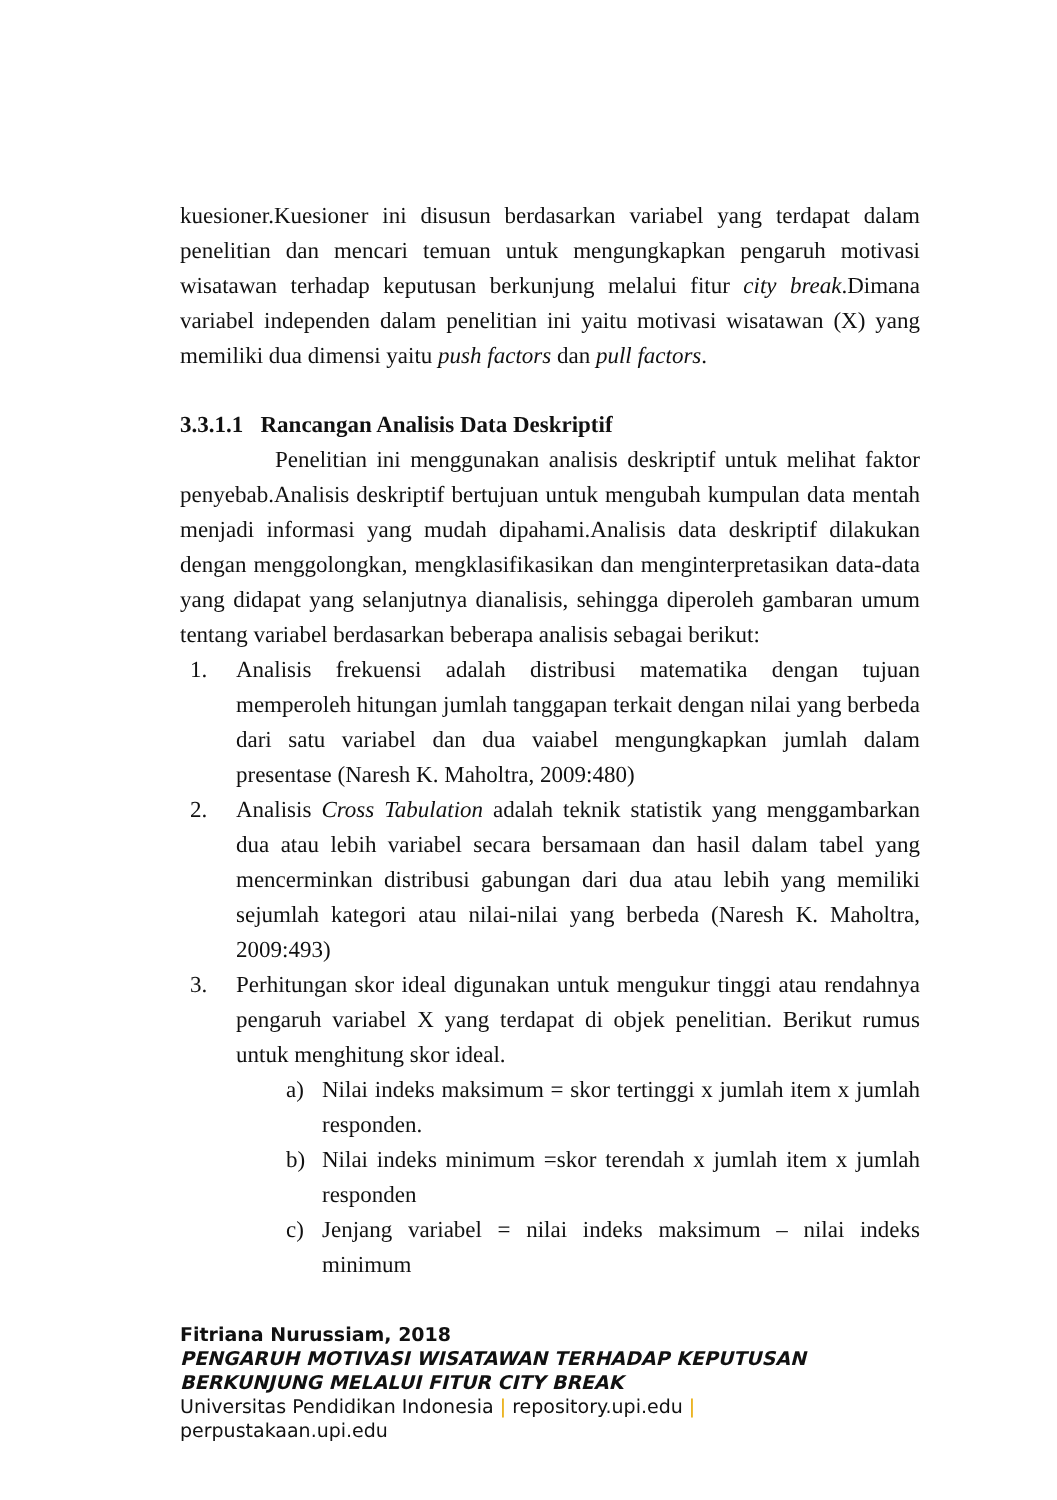kuesioner.Kuesioner ini disusun berdasarkan variabel yang terdapat dalam penelitian dan mencari temuan untuk mengungkapkan pengaruh motivasi wisatawan terhadap keputusan berkunjung melalui fitur city break.Dimana variabel independen dalam penelitian ini yaitu motivasi wisatawan (X) yang memiliki dua dimensi yaitu push factors dan pull factors.
3.3.1.1 Rancangan Analisis Data Deskriptif
Penelitian ini menggunakan analisis deskriptif untuk melihat faktor penyebab.Analisis deskriptif bertujuan untuk mengubah kumpulan data mentah menjadi informasi yang mudah dipahami.Analisis data deskriptif dilakukan dengan menggolongkan, mengklasifikasikan dan menginterpretasikan data-data yang didapat yang selanjutnya dianalisis, sehingga diperoleh gambaran umum tentang variabel berdasarkan beberapa analisis sebagai berikut:
1. Analisis frekuensi adalah distribusi matematika dengan tujuan memperoleh hitungan jumlah tanggapan terkait dengan nilai yang berbeda dari satu variabel dan dua vaiabel mengungkapkan jumlah dalam presentase (Naresh K. Maholtra, 2009:480)
2. Analisis Cross Tabulation adalah teknik statistik yang menggambarkan dua atau lebih variabel secara bersamaan dan hasil dalam tabel yang mencerminkan distribusi gabungan dari dua atau lebih yang memiliki sejumlah kategori atau nilai-nilai yang berbeda (Naresh K. Maholtra, 2009:493)
3. Perhitungan skor ideal digunakan untuk mengukur tinggi atau rendahnya pengaruh variabel X yang terdapat di objek penelitian. Berikut rumus untuk menghitung skor ideal.
a) Nilai indeks maksimum = skor tertinggi x jumlah item x jumlah responden.
b) Nilai indeks minimum =skor terendah x jumlah item x jumlah responden
c) Jenjang variabel = nilai indeks maksimum – nilai indeks minimum
Fitriana Nurussiam, 2018
PENGARUH MOTIVASI WISATAWAN TERHADAP KEPUTUSAN
BERKUNJUNG MELALUI FITUR CITY BREAK
Universitas Pendidikan Indonesia | repository.upi.edu |
perpustakaan.upi.edu